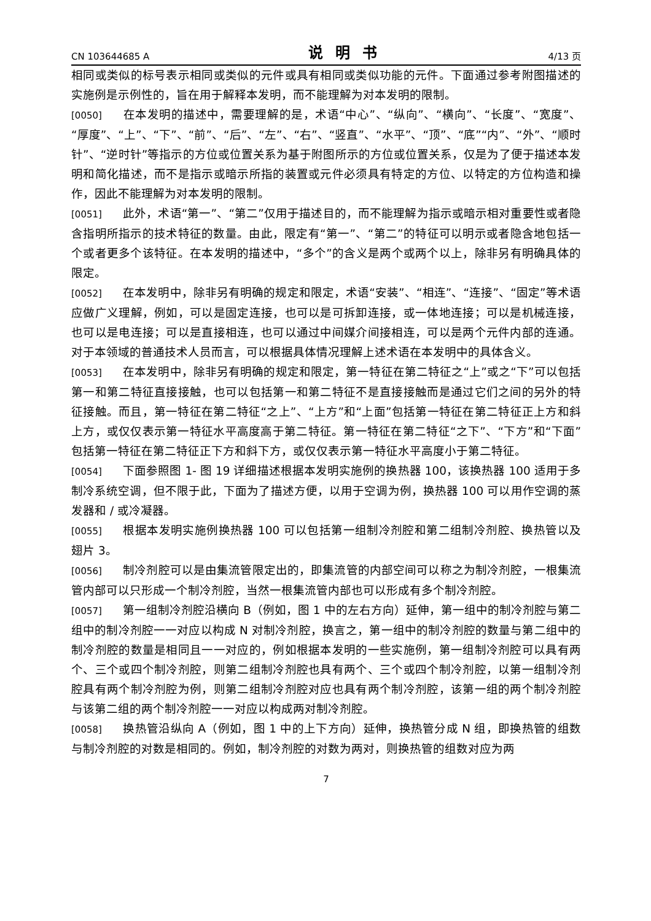CN 103644685 A 说明书 4/13 页
相同或类似的标号表示相同或类似的元件或具有相同或类似功能的元件。下面通过参考附图描述的实施例是示例性的，旨在用于解释本发明，而不能理解为对本发明的限制。
[0050] 在本发明的描述中，需要理解的是，术语“中心”、“纵向”、“横向”、“长度”、“宽度”、“厚度”、“上”、“下”、“前”、“后”、“左”、“右”、“竖直”、“水平”、“顶”、“底”“内”、“外”、“顺时针”、“逆时针”等指示的方位或位置关系为基于附图所示的方位或位置关系，仅是为了便于描述本发明和简化描述，而不是指示或暗示所指的装置或元件必须具有特定的方位、以特定的方位构造和操作，因此不能理解为对本发明的限制。
[0051] 此外，术语“第一”、“第二”仅用于描述目的，而不能理解为指示或暗示相对重要性或者隐含指明所指示的技术特征的数量。由此，限定有“第一”、“第二”的特征可以明示或者隐含地包括一个或者更多个该特征。在本发明的描述中，“多个”的含义是两个或两个以上，除非另有明确具体的限定。
[0052] 在本发明中，除非另有明确的规定和限定，术语“安装”、“相连”、“连接”、“固定”等术语应做广义理解，例如，可以是固定连接，也可以是可拆卸连接，或一体地连接；可以是机械连接，也可以是电连接；可以是直接相连，也可以通过中间媒介间接相连，可以是两个元件内部的连通。对于本领域的普通技术人员而言，可以根据具体情况理解上述术语在本发明中的具体含义。
[0053] 在本发明中，除非另有明确的规定和限定，第一特征在第二特征之“上”或之“下”可以包括第一和第二特征直接接触，也可以包括第一和第二特征不是直接接触而是通过它们之间的另外的特征接触。而且，第一特征在第二特征“之上”、“上方”和“上面”包括第一特征在第二特征正上方和斜上方，或仅仅表示第一特征水平高度高于第二特征。第一特征在第二特征“之下”、“下方”和“下面”包括第一特征在第二特征正下方和斜下方，或仅仅表示第一特征水平高度小于第二特征。
[0054] 下面参照图 1- 图 19 详细描述根据本发明实施例的换热器 100，该换热器 100 适用于多制冷系统空调，但不限于此，下面为了描述方便，以用于空调为例，换热器 100 可以用作空调的蒸发器和 / 或冷凝器。
[0055] 根据本发明实施例换热器 100 可以包括第一组制冷剂腔和第二组制冷剂腔、换热管以及翅片 3。
[0056] 制冷剂腔可以是由集流管限定出的，即集流管的内部空间可以称之为制冷剂腔，一根集流管内部可以只形成一个制冷剂腔，当然一根集流管内部也可以形成有多个制冷剂腔。
[0057] 第一组制冷剂腔沿横向 B（例如，图 1 中的左右方向）延伸，第一组中的制冷剂腔与第二组中的制冷剂腔一一对应以构成 N 对制冷剂腔，换言之，第一组中的制冷剂腔的数量与第二组中的制冷剂腔的数量是相同且一一对应的，例如根据本发明的一些实施例，第一组制冷剂腔可以具有两个、三个或四个制冷剂腔，则第二组制冷剂腔也具有两个、三个或四个制冷剂腔，以第一组制冷剂腔具有两个制冷剂腔为例，则第二组制冷剂腔对应也具有两个制冷剂腔，该第一组的两个制冷剂腔与该第二组的两个制冷剂腔一一对应以构成两对制冷剂腔。
[0058] 换热管沿纵向 A（例如，图 1 中的上下方向）延伸，换热管分成 N 组，即换热管的组数与制冷剂腔的对数是相同的。例如，制冷剂腔的对数为两对，则换热管的组数对应为两
7